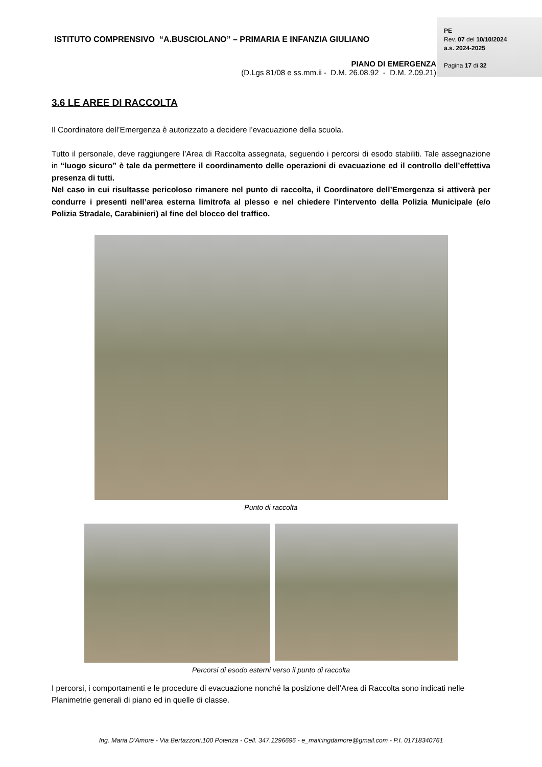ISTITUTO COMPRENSIVO “A.BUSCIOLANO” – PRIMARIA E INFANZIA GIULIANO
PIANO DI EMERGENZA
(D.Lgs 81/08 e ss.mm.ii - D.M. 26.08.92 - D.M. 2.09.21)
PE
Rev. 07 del 10/10/2024
a.s. 2024-2025
Pagina 17 di 32
3.6 LE AREE DI RACCOLTA
Il Coordinatore dell’Emergenza è autorizzato a decidere l’evacuazione della scuola.
Tutto il personale, deve raggiungere l’Area di Raccolta assegnata, seguendo i percorsi di esodo stabiliti. Tale assegnazione in “luogo sicuro” è tale da permettere il coordinamento delle operazioni di evacuazione ed il controllo dell’effettiva presenza di tutti.
Nel caso in cui risultasse pericoloso rimanere nel punto di raccolta, il Coordinatore dell’Emergenza si attiverà per condurre i presenti nell’area esterna limitrofa al plesso e nel chiedere l’intervento della Polizia Municipale (e/o Polizia Stradale, Carabinieri) al fine del blocco del traffico.
Punto di raccolta
Percorsi di esodo esterni verso il punto di raccolta
I percorsi, i comportamenti e le procedure di evacuazione nonché la posizione dell’Area di Raccolta sono indicati nelle Planimetrie generali di piano ed in quelle di classe.
Ing. Maria D’Amore - Via Bertazzoni,100 Potenza - Cell. 347.1296696 - e_mail:ingdamore@gmail.com - P.I. 01718340761